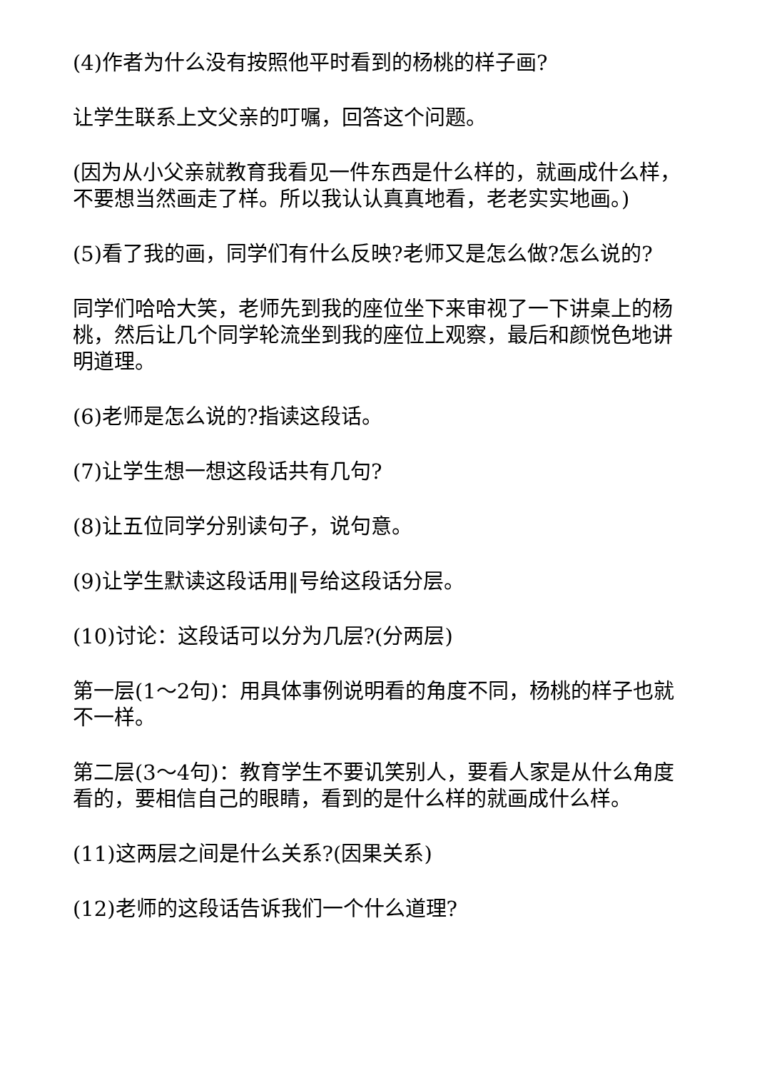(4)作者为什么没有按照他平时看到的杨桃的样子画?
让学生联系上文父亲的叮嘱，回答这个问题。
(因为从小父亲就教育我看见一件东西是什么样的，就画成什么样，不要想当然画走了样。所以我认认真真地看，老老实实地画。)
(5)看了我的画，同学们有什么反映?老师又是怎么做?怎么说的?
同学们哈哈大笑，老师先到我的座位坐下来审视了一下讲桌上的杨桃，然后让几个同学轮流坐到我的座位上观察，最后和颜悦色地讲明道理。
(6)老师是怎么说的?指读这段话。
(7)让学生想一想这段话共有几句?
(8)让五位同学分别读句子，说句意。
(9)让学生默读这段话用‖号给这段话分层。
(10)讨论：这段话可以分为几层?(分两层)
第一层(1～2句)：用具体事例说明看的角度不同，杨桃的样子也就不一样。
第二层(3～4句)：教育学生不要讥笑别人，要看人家是从什么角度看的，要相信自己的眼睛，看到的是什么样的就画成什么样。
(11)这两层之间是什么关系?(因果关系)
(12)老师的这段话告诉我们一个什么道理?